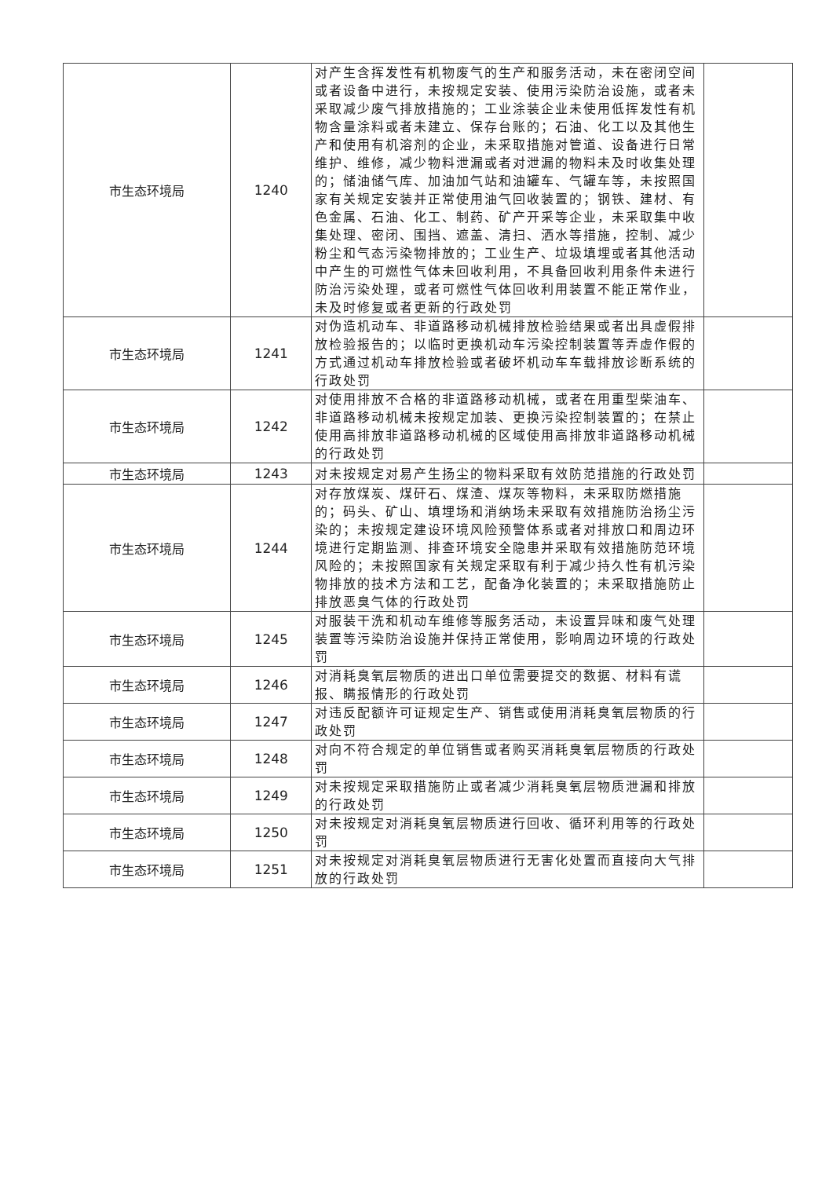| 市生态环境局 | 1240 | 对产生含挥发性有机物废气的生产和服务活动，未在密闭空间或者设备中进行，未按规定安装、使用污染防治设施，或者未采取减少废气排放措施的；工业涂装企业未使用低挥发性有机物含量涂料或者未建立、保存台账的；石油、化工以及其他生产和使用有机溶剂的企业，未采取措施对管道、设备进行日常维护、维修，减少物料泄漏或者对泄漏的物料未及时收集处理的；储油储气库、加油加气站和油罐车、气罐车等，未按照国家有关规定安装并正常使用油气回收装置的；钢铁、建材、有色金属、石油、化工、制药、矿产开采等企业，未采取集中收集处理、密闭、围挡、遮盖、清扫、洒水等措施，控制、减少粉尘和气态污染物排放的；工业生产、垃圾填埋或者其他活动中产生的可燃性气体未回收利用，不具备回收利用条件未进行防治污染处理，或者可燃性气体回收利用装置不能正常作业，未及时修复或者更新的行政处罚 | |
| 市生态环境局 | 1241 | 对伪造机动车、非道路移动机械排放检验结果或者出具虚假排放检验报告的；以临时更换机动车污染控制装置等弄虚作假的方式通过机动车排放检验或者破坏机动车车载排放诊断系统的行政处罚 | |
| 市生态环境局 | 1242 | 对使用排放不合格的非道路移动机械，或者在用重型柴油车、非道路移动机械未按规定加装、更换污染控制装置的；在禁止使用高排放非道路移动机械的区域使用高排放非道路移动机械的行政处罚 | |
| 市生态环境局 | 1243 | 对未按规定对易产生扬尘的物料采取有效防范措施的行政处罚 | |
| 市生态环境局 | 1244 | 对存放煤炭、煤矸石、煤渣、煤灰等物料，未采取防燃措施的；码头、矿山、填埋场和消纳场未采取有效措施防治扬尘污染的；未按规定建设环境风险预警体系或者对排放口和周边环境进行定期监测、排查环境安全隐患并采取有效措施防范环境风险的；未按照国家有关规定采取有利于减少持久性有机污染物排放的技术方法和工艺，配备净化装置的；未采取措施防止排放恶臭气体的行政处罚 | |
| 市生态环境局 | 1245 | 对服装干洗和机动车维修等服务活动，未设置异味和废气处理装置等污染防治设施并保持正常使用，影响周边环境的行政处罚 | |
| 市生态环境局 | 1246 | 对消耗臭氧层物质的进出口单位需要提交的数据、材料有谎报、瞒报情形的行政处罚 | |
| 市生态环境局 | 1247 | 对违反配额许可证规定生产、销售或使用消耗臭氧层物质的行政处罚 | |
| 市生态环境局 | 1248 | 对向不符合规定的单位销售或者购买消耗臭氧层物质的行政处罚 | |
| 市生态环境局 | 1249 | 对未按规定采取措施防止或者减少消耗臭氧层物质泄漏和排放的行政处罚 | |
| 市生态环境局 | 1250 | 对未按规定对消耗臭氧层物质进行回收、循环利用等的行政处罚 | |
| 市生态环境局 | 1251 | 对未按规定对消耗臭氧层物质进行无害化处置而直接向大气排放的行政处罚 | |